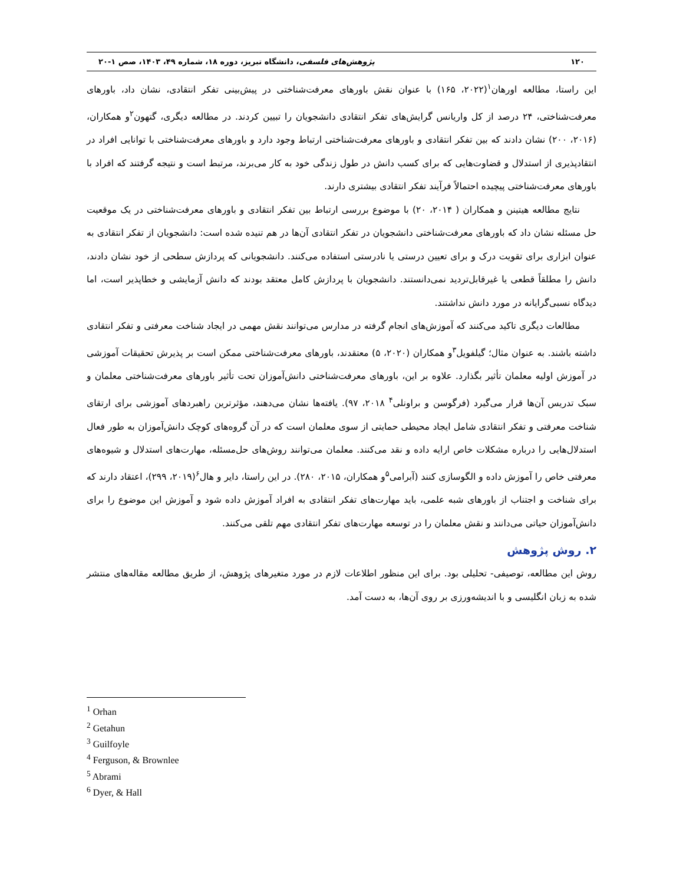۱۲۰ پژوهش‌های فلسفی، دانشگاه تبریز، دوره ۱۸، شماره ۴۹، ۱۴۰۳، صص ۱-۲۰
این راستا، مطالعه اورهان<sup>۱</sup>(۲۰۲۲، ۱۶۵) با عنوان نقش باورهای معرفت‌شناختی در پیش‌بینی تفکر انتقادی، نشان داد، باورهای معرفت‌شناختی، ۲۴ درصد از کل واریانس گرایش‌های تفکر انتقادی دانشجویان را تبیین کردند. در مطالعه دیگری، گتهون<sup>۲</sup>و همکاران، (۲۰۱۶، ۲۰۰) نشان دادند که بین تفکر انتقادی و باورهای معرفت‌شناختی ارتباط وجود دارد و باورهای معرفت‌شناختی با توانایی افراد در انتقادپذیری از استدلال و قضاوت‌هایی که برای کسب دانش در طول زندگی خود به کار می‌برند، مرتبط است و نتیجه گرفتند که افراد با باورهای معرفت‌شناختی پیچیده احتمالاً فرآیند تفکر انتقادی بیشتری دارند.
نتایج مطالعه هیتینن و همکاران ( ۲۰۱۴، ۲۰) با موضوع بررسی ارتباط بین تفکر انتقادی و باورهای معرفت‌شناختی در یک موقعیت حل مسئله نشان داد که باورهای معرفت‌شناختی دانشجویان در تفکر انتقادی آن‌ها در هم تنیده شده است: دانشجویان از تفکر انتقادی به عنوان ابزاری برای تقویت درک و برای تعیین درستی یا نادرستی استفاده می‌کنند. دانشجویانی که پردازش سطحی از خود نشان دادند، دانش را مطلقاً قطعی یا غیرقابل‌تردید نمی‌دانستند. دانشجویان با پردازش کامل معتقد بودند که دانش آزمایشی و خطاپذیر است، اما دیدگاه نسبی‌گرایانه در مورد دانش نداشتند.
مطالعات دیگری تاکید می‌کنند که آموزش‌های انجام گرفته در مدارس می‌توانند نقش مهمی در ایجاد شناخت معرفتی و تفکر انتقادی داشته باشند. به عنوان مثال؛ گیلفویل<sup>۳</sup>و همکاران (۲۰۲۰، ۵) معتقدند، باورهای معرفت‌شناختی ممکن است بر پذیرش تحقیقات آموزشی در آموزش اولیه معلمان تأثیر بگذارد. علاوه بر این، باورهای معرفت‌شناختی دانش‌آموزان تحت تأثیر باورهای معرفت‌شناختی معلمان و سبک تدریس آن‌ها قرار می‌گیرد (فرگوسن و براونلی<sup>۴</sup> ۲۰۱۸، ۹۷). یافته‌ها نشان می‌دهند، مؤثرترین راهبردهای آموزشی برای ارتقای شناخت معرفتی و تفکر انتقادی شامل ایجاد محیطی حمایتی از سوی معلمان است که در آن گروه‌های کوچک دانش‌آموزان به طور فعال استدلال‌هایی را درباره مشکلات خاص ارایه داده و نقد می‌کنند. معلمان می‌توانند روش‌های حل‌مسئله، مهارت‌های استدلال و شیوه‌های معرفتی خاص را آموزش داده و الگوسازی کنند (آبرامی<sup>۵</sup>و همکاران، ۲۰۱۵، ۲۸۰). در این راستا، دایر و هال<sup>۶</sup>(۲۰۱۹، ۲۹۹)، اعتقاد دارند که برای شناخت و اجتناب از باورهای شبه علمی، باید مهارت‌های تفکر انتقادی به افراد آموزش داده شود و آموزش این موضوع را برای دانش‌آموزان حیاتی می‌دانند و نقش معلمان را در توسعه مهارت‌های تفکر انتقادی مهم تلقی می‌کنند.
۲. روش پژوهش
روش این مطالعه، توصیفی- تحلیلی بود. برای این منظور اطلاعات لازم در مورد متغیرهای پژوهش، از طریق مطالعه مقاله‌های منتشر شده به زبان انگلیسی و با اندیشه‌ورزی بر روی آن‌ها، به دست آمد.
<sup>1</sup> Orhan
<sup>2</sup> Getahun
<sup>3</sup> Guilfoyle
<sup>4</sup> Ferguson, & Brownlee
<sup>5</sup> Abrami
<sup>6</sup> Dyer, & Hall